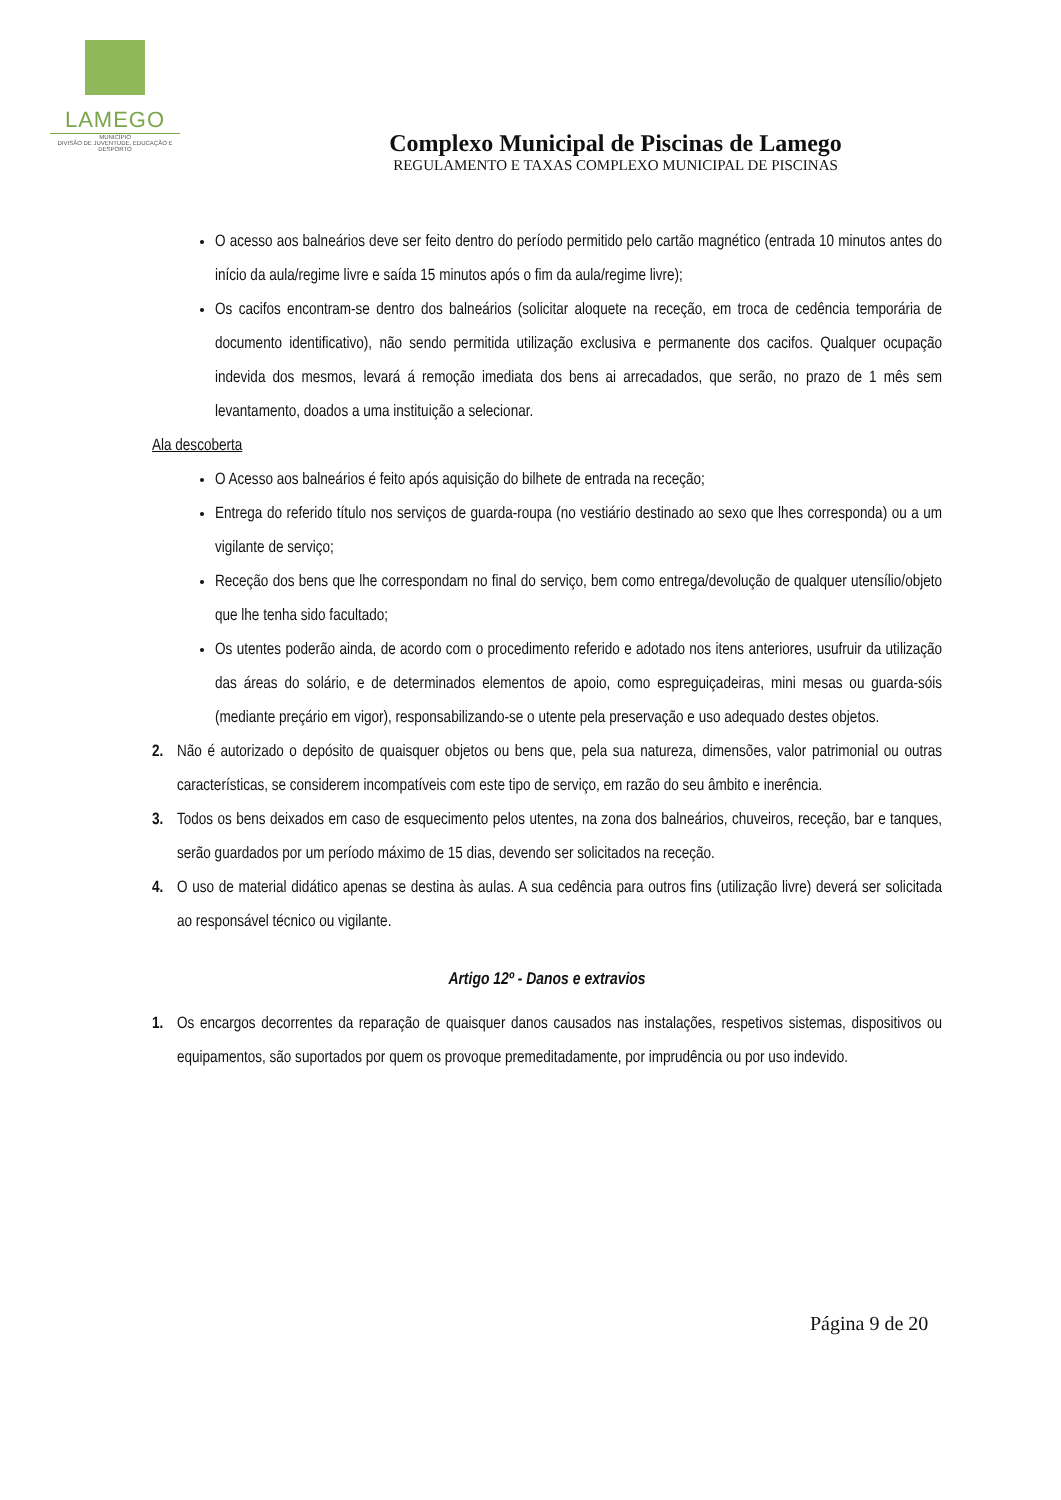LAMEGO
MUNICÍPIO
DIVISÃO DE JUVENTUDE, EDUCAÇÃO E DESPORTO
Complexo Municipal de Piscinas de Lamego
REGULAMENTO E TAXAS COMPLEXO MUNICIPAL DE PISCINAS
O acesso aos balneários deve ser feito dentro do período permitido pelo cartão magnético (entrada 10 minutos antes do início da aula/regime livre e saída 15 minutos após o fim da aula/regime livre);
Os cacifos encontram-se dentro dos balneários (solicitar aloquete na receção, em troca de cedência temporária de documento identificativo), não sendo permitida utilização exclusiva e permanente dos cacifos. Qualquer ocupação indevida dos mesmos, levará á remoção imediata dos bens ai arrecadados, que serão, no prazo de 1 mês sem levantamento, doados a uma instituição a selecionar.
Ala descoberta
O Acesso aos balneários é feito após aquisição do bilhete de entrada na receção;
Entrega do referido título nos serviços de guarda-roupa (no vestiário destinado ao sexo que lhes corresponda) ou a um vigilante de serviço;
Receção dos bens que lhe correspondam no final do serviço, bem como entrega/devolução de qualquer utensílio/objeto que lhe tenha sido facultado;
Os utentes poderão ainda, de acordo com o procedimento referido e adotado nos itens anteriores, usufruir da utilização das áreas do solário, e de determinados elementos de apoio, como espreguiçadeiras, mini mesas ou guarda-sóis (mediante preçário em vigor), responsabilizando-se o utente pela preservação e uso adequado destes objetos.
2. Não é autorizado o depósito de quaisquer objetos ou bens que, pela sua natureza, dimensões, valor patrimonial ou outras características, se considerem incompatíveis com este tipo de serviço, em razão do seu âmbito e inerência.
3. Todos os bens deixados em caso de esquecimento pelos utentes, na zona dos balneários, chuveiros, receção, bar e tanques, serão guardados por um período máximo de 15 dias, devendo ser solicitados na receção.
4. O uso de material didático apenas se destina às aulas. A sua cedência para outros fins (utilização livre) deverá ser solicitada ao responsável técnico ou vigilante.
Artigo 12º - Danos e extravios
1. Os encargos decorrentes da reparação de quaisquer danos causados nas instalações, respetivos sistemas, dispositivos ou equipamentos, são suportados por quem os provoque premeditadamente, por imprudência ou por uso indevido.
Página 9 de 20